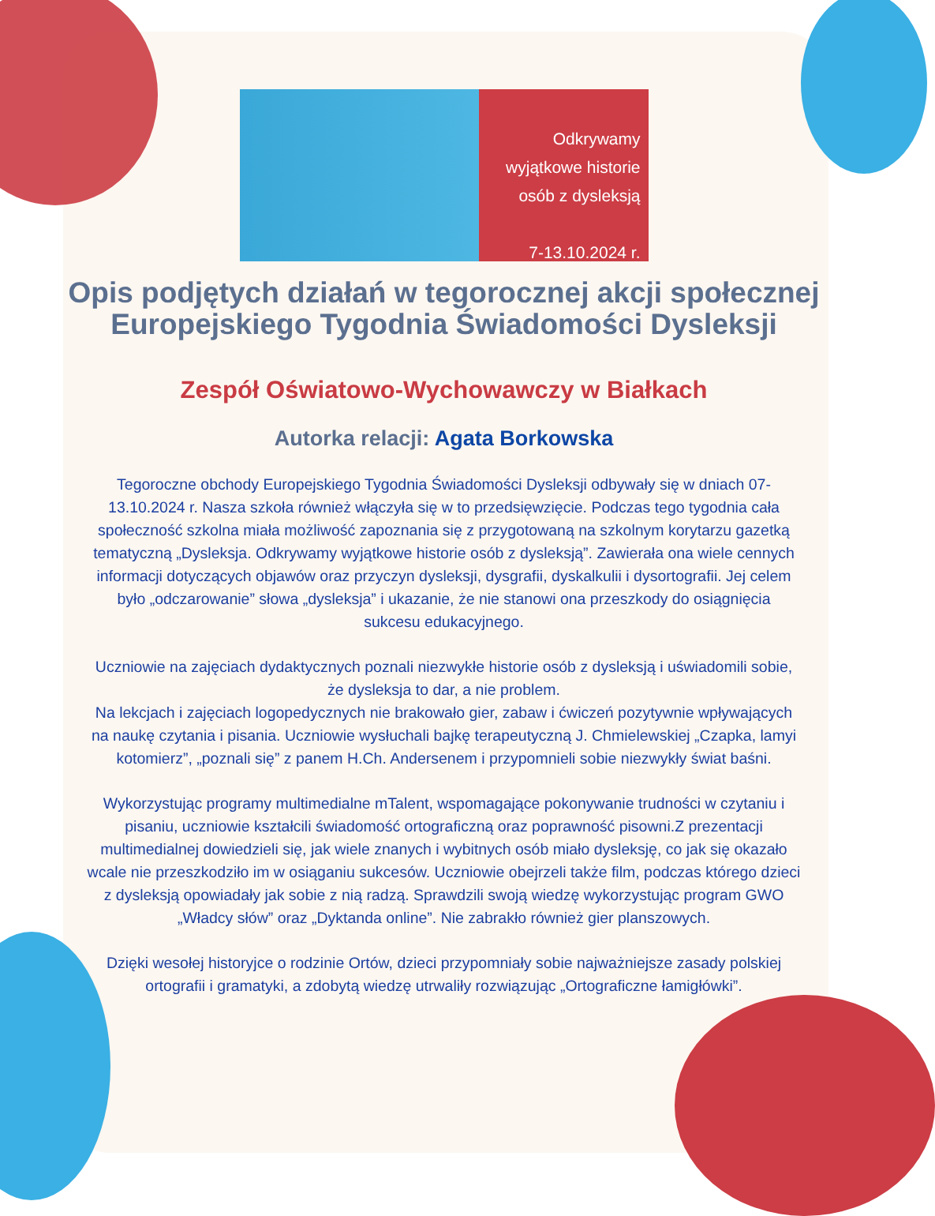Odkrywamy
wyjątkowe historie
osób z dysleksją
7-13.10.2024 r.
Opis podjętych działań w tegorocznej akcji społecznej Europejskiego Tygodnia Świadomości Dysleksji
Zespół Oświatowo-Wychowawczy w Białkach
Autorka relacji: Agata Borkowska
Tegoroczne obchody Europejskiego Tygodnia Świadomości Dysleksji odbywały się w dniach 07-13.10.2024 r. Nasza szkoła również włączyła się w to przedsięwzięcie. Podczas tego tygodnia cała społeczność szkolna miała możliwość zapoznania się z przygotowaną na szkolnym korytarzu gazetką tematyczną „Dysleksja. Odkrywamy wyjątkowe historie osób z dysleksją”. Zawierała ona wiele cennych informacji dotyczących objawów oraz przyczyn dysleksji, dysgrafii, dyskalkulii i dysortografii. Jej celem było „odczarowanie” słowa „dysleksja” i ukazanie, że nie stanowi ona przeszkody do osiągnięcia sukcesu edukacyjnego.
Uczniowie na zajęciach dydaktycznych poznali niezwykłe historie osób z dysleksją i uświadomili sobie, że dysleksja to dar, a nie problem.
Na lekcjach i zajęciach logopedycznych nie brakowało gier, zabaw i ćwiczeń pozytywnie wpływających na naukę czytania i pisania. Uczniowie wysłuchali bajkę terapeutyczną J. Chmielewskiej „Czapka, lamyi kotomierz”, „poznali się” z panem H.Ch. Andersenem i przypomnieli sobie niezwykły świat baśni.
Wykorzystując programy multimedialne mTalent, wspomagające pokonywanie trudności w czytaniu i pisaniu, uczniowie kształcili świadomość ortograficzną oraz poprawność pisowni.Z prezentacji multimedialnej dowiedzieli się, jak wiele znanych i wybitnych osób miało dysleksję, co jak się okazało wcale nie przeszkodziło im w osiąganiu sukcesów. Uczniowie obejrzeli także film, podczas którego dzieci z dysleksją opowiadały jak sobie z nią radzą. Sprawdzili swoją wiedzę wykorzystując program GWO „Władcy słów” oraz „Dyktanda online”. Nie zabrakło również gier planszowych.
Dzięki wesołej historyjce o rodzinie Ortów, dzieci przypomniały sobie najważniejsze zasady polskiej ortografii i gramatyki, a zdobytą wiedzę utrwaliły rozwiązując „Ortograficzne łamigłówki”.